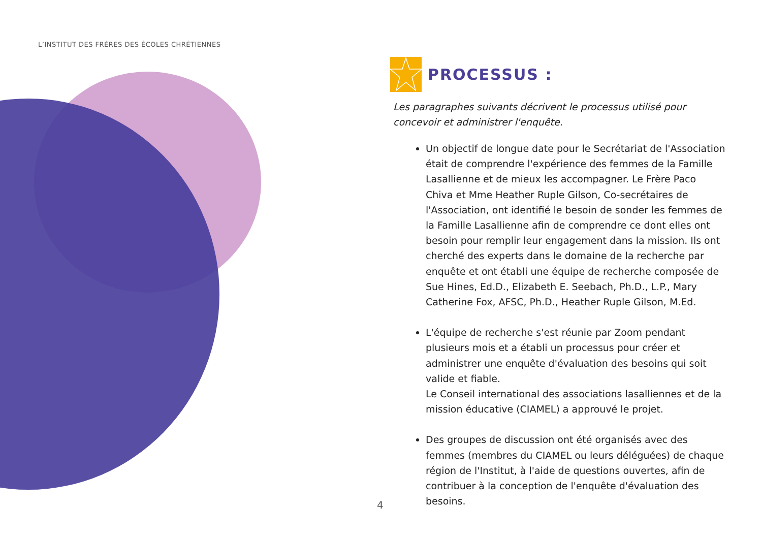L’INSTITUT DES FRÈRES DES ÉCOLES CHRÉTIENNES
PROCESSUS :
Les paragraphes suivants décrivent le processus utilisé pour concevoir et administrer l'enquête.
Un objectif de longue date pour le Secrétariat de l'Association était de comprendre l'expérience des femmes de la Famille Lasallienne et de mieux les accompagner. Le Frère Paco Chiva et Mme Heather Ruple Gilson, Co-secrétaires de l'Association, ont identifié le besoin de sonder les femmes de la Famille Lasallienne afin de comprendre ce dont elles ont besoin pour remplir leur engagement dans la mission. Ils ont cherché des experts dans le domaine de la recherche par enquête et ont établi une équipe de recherche composée de Sue Hines, Ed.D., Elizabeth E. Seebach, Ph.D., L.P., Mary Catherine Fox, AFSC, Ph.D., Heather Ruple Gilson, M.Ed.
L'équipe de recherche s'est réunie par Zoom pendant plusieurs mois et a établi un processus pour créer et administrer une enquête d'évaluation des besoins qui soit valide et fiable.
Le Conseil international des associations lasalliennes et de la mission éducative (CIAMEL) a approuvé le projet.
Des groupes de discussion ont été organisés avec des femmes (membres du CIAMEL ou leurs déléguées) de chaque région de l'Institut, à l'aide de questions ouvertes, afin de contribuer à la conception de l'enquête d'évaluation des besoins.
4